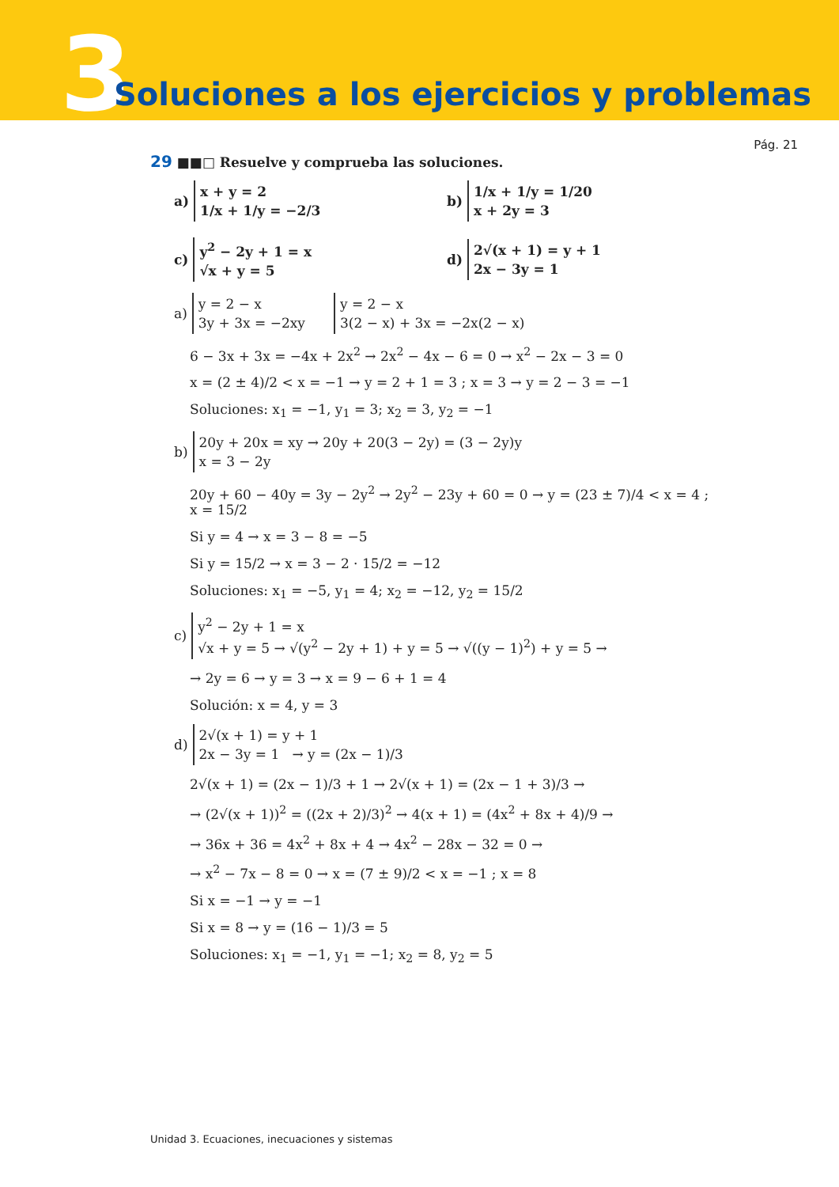3
Soluciones a los ejercicios y problemas
Pág. 21
29 ■■□ Resuelve y comprueba las soluciones.
a)
x + y = 2
1/x + 1/y = −2/3
b)
1/x + 1/y = 1/20
x + 2y = 3
c)
y<sup>2</sup> − 2y + 1 = x
√x + y = 5
d)
2√(x + 1) = y + 1
2x − 3y = 1
a)
y = 2 − x
3y + 3x = −2xy
y = 2 − x
3(2 − x) + 3x = −2x(2 − x)
6 − 3x + 3x = −4x + 2x<sup>2</sup> → 2x<sup>2</sup> − 4x − 6 = 0 → x<sup>2</sup> − 2x − 3 = 0
x = (2 ± 4)/2 < x = −1 → y = 2 + 1 = 3 ; x = 3 → y = 2 − 3 = −1
Soluciones: x<sub>1</sub> = −1, y<sub>1</sub> = 3; x<sub>2</sub> = 3, y<sub>2</sub> = −1
b)
20y + 20x = xy → 20y + 20(3 − 2y) = (3 − 2y)y
x = 3 − 2y
20y + 60 − 40y = 3y − 2y<sup>2</sup> → 2y<sup>2</sup> − 23y + 60 = 0 → y = (23 ± 7)/4 < x = 4 ; x = 15/2
Si y = 4 → x = 3 − 8 = −5
Si y = 15/2 → x = 3 − 2 · 15/2 = −12
Soluciones: x<sub>1</sub> = −5, y<sub>1</sub> = 4; x<sub>2</sub> = −12, y<sub>2</sub> = 15/2
c)
y<sup>2</sup> − 2y + 1 = x
√x + y = 5 → √(y<sup>2</sup> − 2y + 1) + y = 5 → √((y − 1)<sup>2</sup>) + y = 5 →
→ 2y = 6 → y = 3 → x = 9 − 6 + 1 = 4
Solución: x = 4, y = 3
d)
2√(x + 1) = y + 1
2x − 3y = 1 → y = (2x − 1)/3
2√(x + 1) = (2x − 1)/3 + 1 → 2√(x + 1) = (2x − 1 + 3)/3 →
→ (2√(x + 1))<sup>2</sup> = ((2x + 2)/3)<sup>2</sup> → 4(x + 1) = (4x<sup>2</sup> + 8x + 4)/9 →
→ 36x + 36 = 4x<sup>2</sup> + 8x + 4 → 4x<sup>2</sup> − 28x − 32 = 0 →
→ x<sup>2</sup> − 7x − 8 = 0 → x = (7 ± 9)/2 < x = −1 ; x = 8
Si x = −1 → y = −1
Si x = 8 → y = (16 − 1)/3 = 5
Soluciones: x<sub>1</sub> = −1, y<sub>1</sub> = −1; x<sub>2</sub> = 8, y<sub>2</sub> = 5
Unidad 3. Ecuaciones, inecuaciones y sistemas